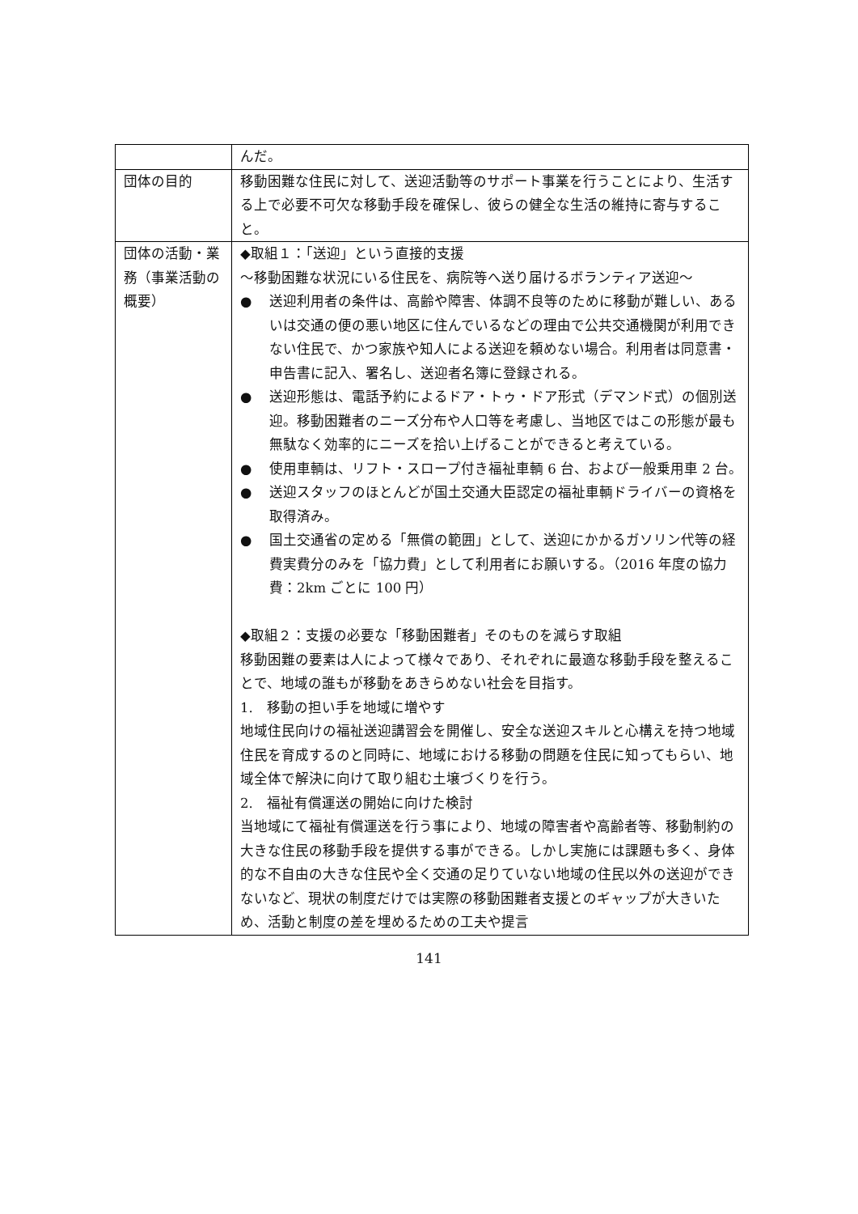| | んだ。 |
| 団体の目的 | 移動困難な住民に対して、送迎活動等のサポート事業を行うことにより、生活する上で必要不可欠な移動手段を確保し、彼らの健全な生活の維持に寄与すること。 |
| 団体の活動・業務（事業活動の概要） | ◆取組１：「送迎」という直接的支援 ～移動困難な状況にいる住民を、病院等へ送り届けるボランティア送迎～ ● 送迎利用者の条件は、高齢や障害、体調不良等のために移動が難しい、あるいは交通の便の悪い地区に住んでいるなどの理由で公共交通機関が利用できない住民で、かつ家族や知人による送迎を頼めない場合。利用者は同意書・申告書に記入、署名し、送迎者名簿に登録される。 ● 送迎形態は、電話予約によるドア・トゥ・ドア形式（デマンド式）の個別送迎。移動困難者のニーズ分布や人口等を考慮し、当地区ではこの形態が最も無駄なく効率的にニーズを拾い上げることができると考えている。 ● 使用車輌は、リフト・スロープ付き福祉車輌 6 台、および一般乗用車 2 台。 ● 送迎スタッフのほとんどが国土交通大臣認定の福祉車輌ドライバーの資格を取得済み。 ● 国土交通省の定める「無償の範囲」として、送迎にかかるガソリン代等の経費実費分のみを「協力費」として利用者にお願いする。（2016 年度の協力費：2km ごとに 100 円） ◆取組２：支援の必要な「移動困難者」そのものを減らす取組 移動困難の要素は人によって様々であり、それぞれに最適な移動手段を整えることで、地域の誰もが移動をあきらめない社会を目指す。 1. 移動の担い手を地域に増やす 地域住民向けの福祉送迎講習会を開催し、安全な送迎スキルと心構えを持つ地域住民を育成するのと同時に、地域における移動の問題を住民に知ってもらい、地域全体で解決に向けて取り組む土壌づくりを行う。 2. 福祉有償運送の開始に向けた検討 当地域にて福祉有償運送を行う事により、地域の障害者や高齢者等、移動制約の大きな住民の移動手段を提供する事ができる。しかし実施には課題も多く、身体的な不自由の大きな住民や全く交通の足りていない地域の住民以外の送迎ができないなど、現状の制度だけでは実際の移動困難者支援とのギャップが大きいため、活動と制度の差を埋めるための工夫や提言 |
141